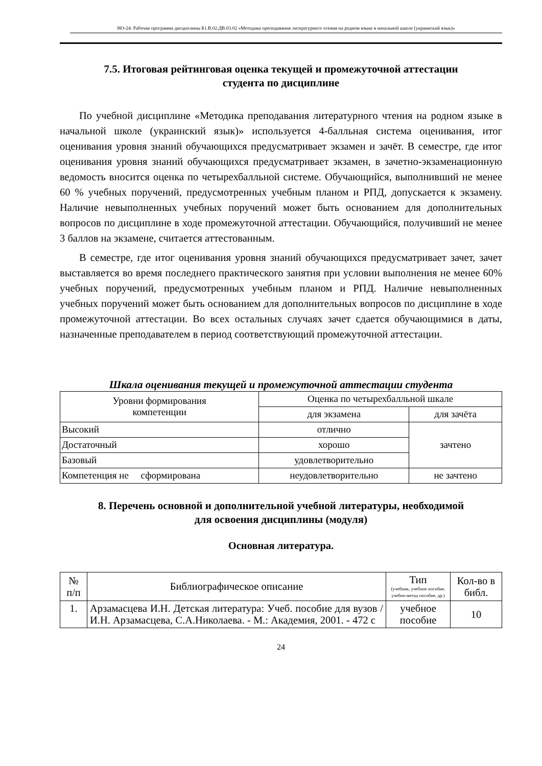НО-24: Рабочая программа дисциплины Б1.В.02.ДВ.03.02 «Методика преподавания литературного чтения на родном языке в начальной школе (украинский язык)»
7.5. Итоговая рейтинговая оценка текущей и промежуточной аттестации
студента по дисциплине
По учебной дисциплине «Методика преподавания литературного чтения на родном языке в начальной школе (украинский язык)» используется 4-балльная система оценивания, итог оценивания уровня знаний обучающихся предусматривает экзамен и зачёт. В семестре, где итог оценивания уровня знаний обучающихся предусматривает экзамен, в зачетно-экзаменационную ведомость вносится оценка по четырехбалльной системе. Обучающийся, выполнивший не менее 60 % учебных поручений, предусмотренных учебным планом и РПД, допускается к экзамену. Наличие невыполненных учебных поручений может быть основанием для дополнительных вопросов по дисциплине в ходе промежуточной аттестации. Обучающийся, получивший не менее 3 баллов на экзамене, считается аттестованным.
В семестре, где итог оценивания уровня знаний обучающихся предусматривает зачет, зачет выставляется во время последнего практического занятия при условии выполнения не менее 60% учебных поручений, предусмотренных учебным планом и РПД. Наличие невыполненных учебных поручений может быть основанием для дополнительных вопросов по дисциплине в ходе промежуточной аттестации. Во всех остальных случаях зачет сдается обучающимися в даты, назначенные преподавателем в период соответствующий промежуточной аттестации.
Шкала оценивания текущей и промежуточной аттестации студента
| Уровни формирования компетенции | Оценка по четырехбалльной шкале | |
| --- | --- | --- |
| | для экзамена | для зачёта |
| Высокий | отлично | зачтено |
| Достаточный | хорошо | |
| Базовый | удовлетворительно | |
| Компетенция не сформирована | неудовлетворительно | не зачтено |
8. Перечень основной и дополнительной учебной литературы, необходимой
для освоения дисциплины (модуля)
Основная литература.
| № п/п | Библиографическое описание | Тип (учебник, учебное пособие, учебно-метод пособие, др.) | Кол-во в библ. |
| --- | --- | --- | --- |
| 1. | Арзамасцева И.Н. Детская литература: Учеб. пособие для вузов / И.Н. Арзамасцева, С.А.Николаева. - М.: Академия, 2001. - 472 с | учебное пособие | 10 |
24